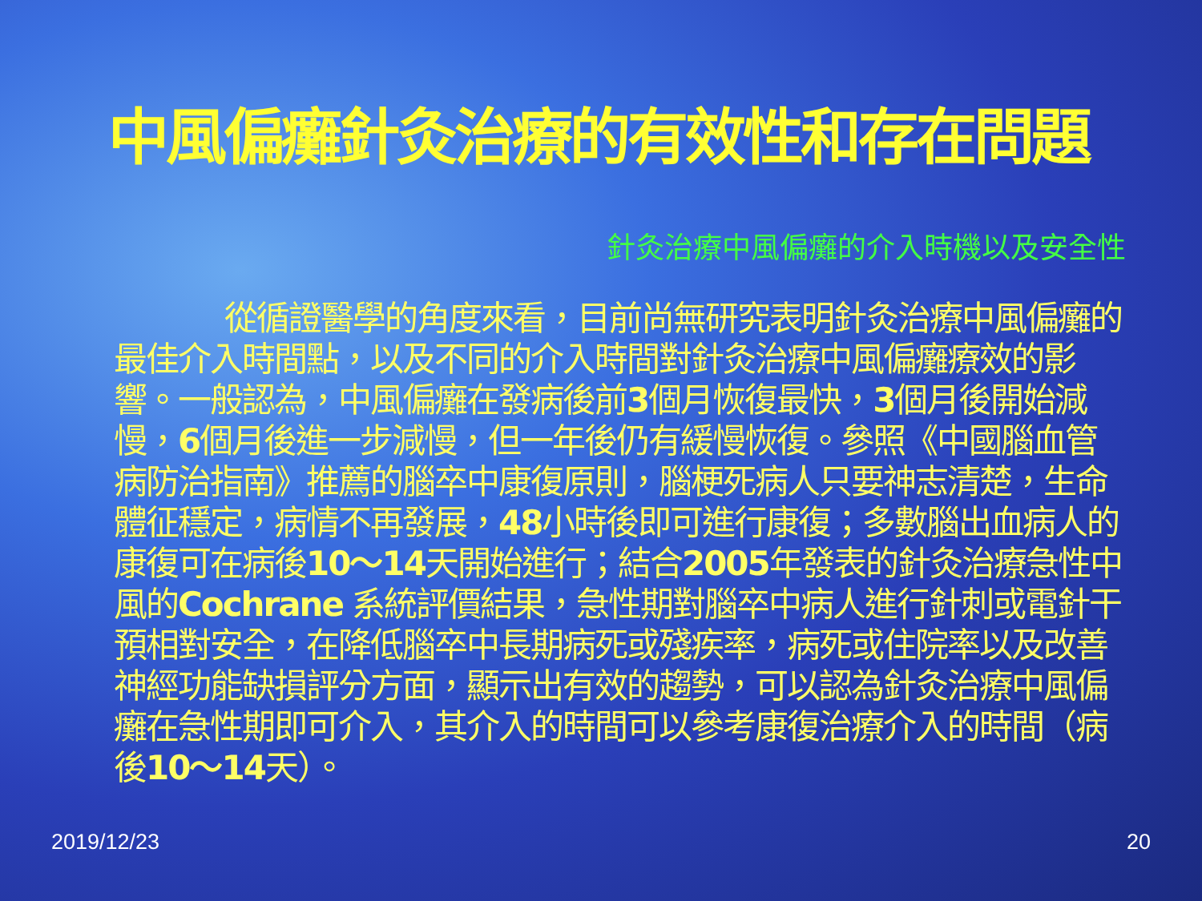中風偏癱針灸治療的有效性和存在問題
針灸治療中風偏癱的介入時機以及安全性
從循證醫學的角度來看，目前尚無研究表明針灸治療中風偏癱的最佳介入時間點，以及不同的介入時間對針灸治療中風偏癱療效的影響。一般認為，中風偏癱在發病後前3個月恢復最快，3個月後開始減慢，6個月後進一步減慢，但一年後仍有緩慢恢復。參照《中國腦血管病防治指南》推薦的腦卒中康復原則，腦梗死病人只要神志清楚，生命體征穩定，病情不再發展，48小時後即可進行康復；多數腦出血病人的康復可在病後10～14天開始進行；結合2005年發表的針灸治療急性中風的Cochrane 系統評價結果，急性期對腦卒中病人進行針刺或電針干預相對安全，在降低腦卒中長期病死或殘疾率，病死或住院率以及改善神經功能缺損評分方面，顯示出有效的趨勢，可以認為針灸治療中風偏癱在急性期即可介入，其介入的時間可以參考康復治療介入的時間（病後10～14天）。
2019/12/23 20